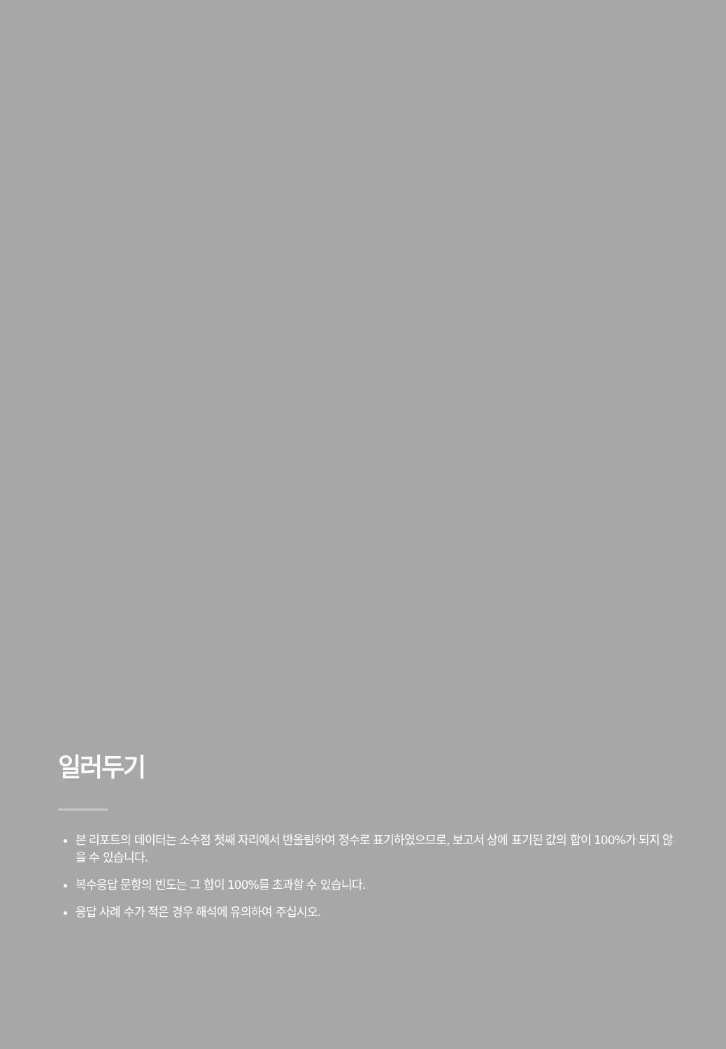일러두기
본 리포트의 데이터는 소수점 첫째 자리에서 반올림하여 정수로 표기하였으므로, 보고서 상에 표기된 값의 합이 100%가 되지 않을 수 있습니다.
복수응답 문항의 빈도는 그 합이 100%를 초과할 수 있습니다.
응답 사례 수가 적은 경우 해석에 유의하여 주십시오.